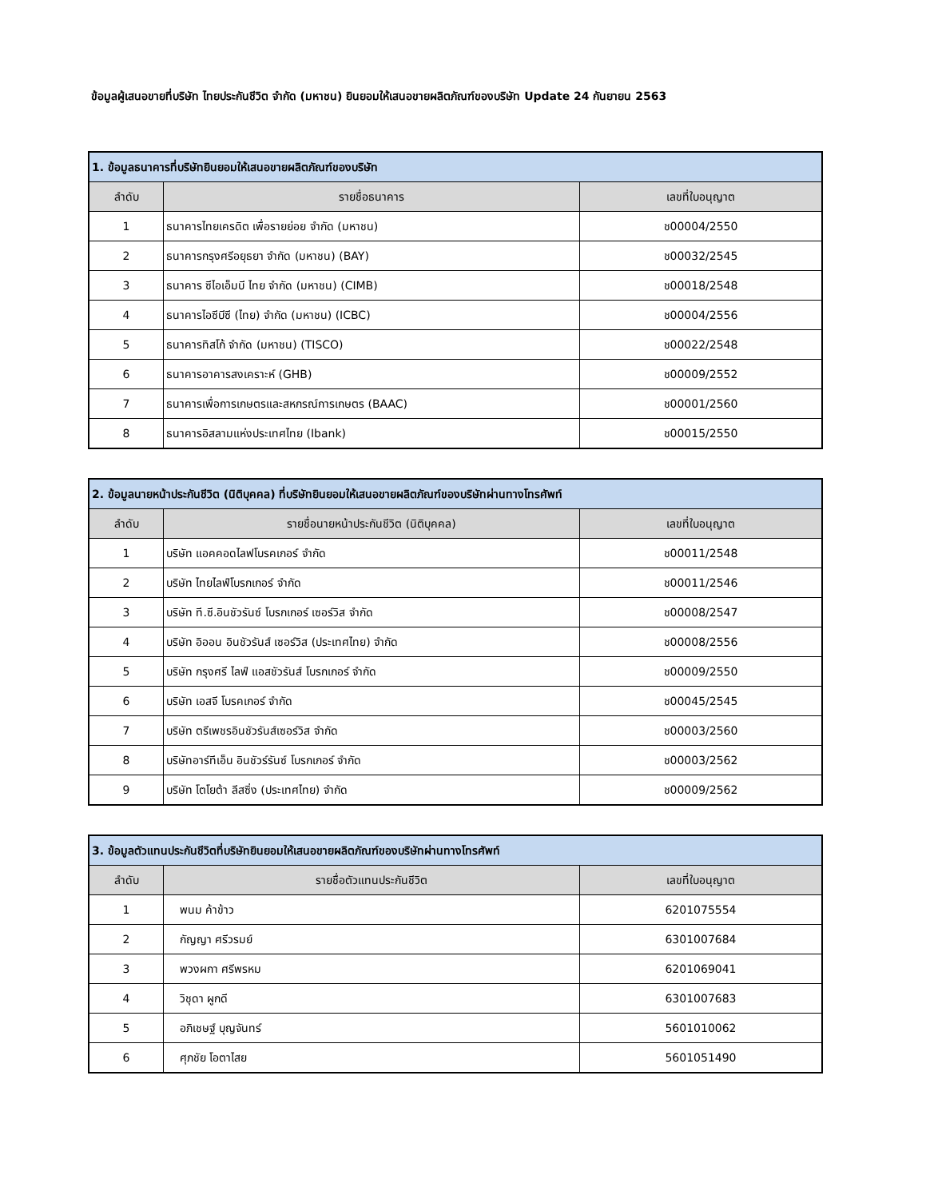ข้อมูลผู้เสนอขายที่บริษัท ไทยประกันชีวิต จำกัด (มหาชน) ยินยอมให้เสนอขายผลิตภัณฑ์ของบริษัท Update 24 กันยายน 2563
| 1. ข้อมูลธนาคารที่บริษัทยินยอมให้เสนอขายผลิตภัณฑ์ของบริษัท | | |
| --- | --- | --- |
| ลำดับ | รายชื่อธนาคาร | เลขที่ใบอนุญาต |
| 1 | ธนาคารไทยเครดิต เพื่อรายย่อย จำกัด (มหาชน) | ช00004/2550 |
| 2 | ธนาคารกรุงศรีอยุธยา จำกัด (มหาชน) (BAY) | ช00032/2545 |
| 3 | ธนาคาร ซีไอเอ็มบี ไทย จำกัด (มหาชน) (CIMB) | ช00018/2548 |
| 4 | ธนาคารไอซีบีซี (ไทย) จำกัด (มหาชน) (ICBC) | ช00004/2556 |
| 5 | ธนาคารทิสโก้ จำกัด (มหาชน) (TISCO) | ช00022/2548 |
| 6 | ธนาคารอาคารสงเคราะห์ (GHB) | ช00009/2552 |
| 7 | ธนาคารเพื่อการเกษตรและสหกรณ์การเกษตร (BAAC) | ช00001/2560 |
| 8 | ธนาคารอิสลามแห่งประเทศไทย (Ibank) | ช00015/2550 |
| 2. ข้อมูลนายหน้าประกันชีวิต (นิติบุคคล) ที่บริษัทยินยอมให้เสนอขายผลิตภัณฑ์ของบริษัทผ่านทางโทรศัพท์ | | |
| --- | --- | --- |
| ลำดับ | รายชื่อนายหน้าประกันชีวิต (นิติบุคคล) | เลขที่ใบอนุญาต |
| 1 | บริษัท แอคคอดไลฟโบรคเกอร์ จำกัด | ช00011/2548 |
| 2 | บริษัท ไทยไลฟ์โบรกเกอร์ จำกัด | ช00011/2546 |
| 3 | บริษัท ที.ซี.อินชัวรันซ์ โบรกเกอร์ เซอร์วิส จำกัด | ช00008/2547 |
| 4 | บริษัท อิออน อินชัวรันส์ เซอร์วิส (ประเทศไทย) จำกัด | ช00008/2556 |
| 5 | บริษัท กรุงศรี ไลฟ์ แอสชัวรันส์ โบรกเกอร์ จำกัด | ช00009/2550 |
| 6 | บริษัท เอสจี โบรคเกอร์ จำกัด | ช00045/2545 |
| 7 | บริษัท ตรีเพชรอินชัวรันส์เซอร์วิส จำกัด | ช00003/2560 |
| 8 | บริษัทอาร์ทีเอ็น อินชัวร์รันซ์ โบรกเกอร์ จำกัด | ช00003/2562 |
| 9 | บริษัท โตโยต้า ลีสซิ่ง (ประเทศไทย) จำกัด | ช00009/2562 |
| 3. ข้อมูลตัวแทนประกันชีวิตที่บริษัทยินยอมให้เสนอขายผลิตภัณฑ์ของบริษัทผ่านทางโทรศัพท์ | | |
| --- | --- | --- |
| ลำดับ | รายชื่อตัวแทนประกันชีวิต | เลขที่ใบอนุญาต |
| 1 | พนม ค้าข้าว | 6201075554 |
| 2 | กัญญา ศรีวรมย์ | 6301007684 |
| 3 | พวงผกา ศรีพรหม | 6201069041 |
| 4 | วิชุดา ผูกดี | 6301007683 |
| 5 | อภิเชษฐ์ บุญจันทร์ | 5601010062 |
| 6 | ศุภชัย โอตาไสย | 5601051490 |